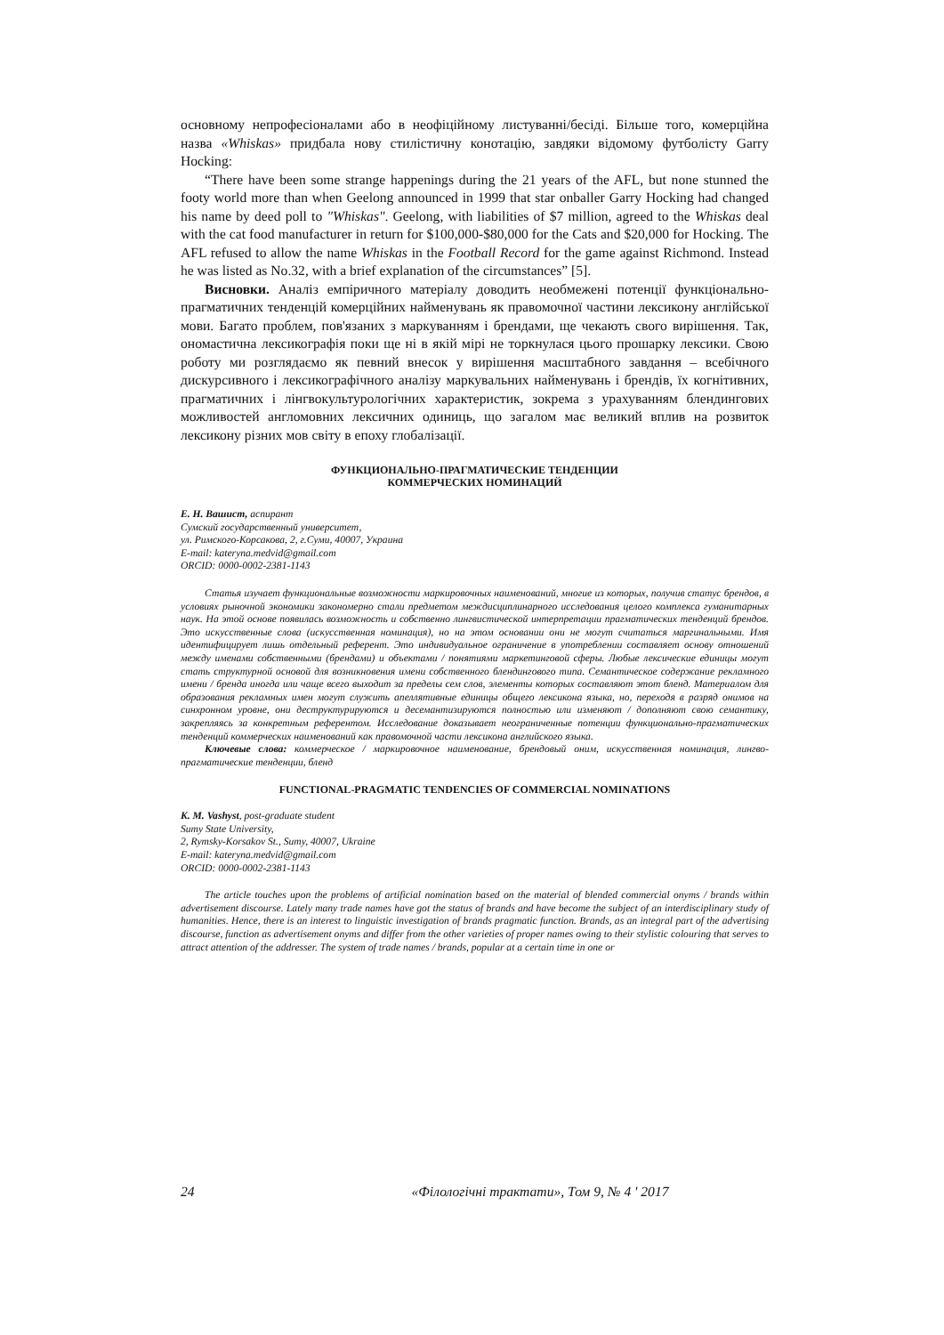основному непрофесіоналами або в неофіційному листуванні/бесіді. Більше того, комерційна назва «Whiskas» придбала нову стилістичну конотацію, завдяки відомому футболісту Garry Hocking:
“There have been some strange happenings during the 21 years of the AFL, but none stunned the footy world more than when Geelong announced in 1999 that star onballer Garry Hocking had changed his name by deed poll to "Whiskas". Geelong, with liabilities of $7 million, agreed to the Whiskas deal with the cat food manufacturer in return for $100,000-$80,000 for the Cats and $20,000 for Hocking. The AFL refused to allow the name Whiskas in the Football Record for the game against Richmond. Instead he was listed as No.32, with a brief explanation of the circumstances” [5].
Висновки. Аналіз емпіричного матеріалу доводить необмежені потенції функціонально-прагматичних тенденцій комерційних найменувань як правомочної частини лексикону англійської мови. Багато проблем, пов'язаних з маркуванням і брендами, ще чекають свого вирішення. Так, ономастична лексикографія поки ще ні в якій мірі не торкнулася цього прошарку лексики. Свою роботу ми розглядаємо як певний внесок у вирішення масштабного завдання – всебічного дискурсивного і лексикографічного аналізу маркувальних найменувань і брендів, їх когнітивних, прагматичних і лінгвокультурологічних характеристик, зокрема з урахуванням блендингових можливостей англомовних лексичних одиниць, що загалом має великий вплив на розвиток лексикону різних мов світу в епоху глобалізації.
ФУНКЦИОНАЛЬНО-ПРАГМАТИЧЕСКИЕ ТЕНДЕНЦИИ
КОММЕРЧЕСКИХ НОМИНАЦИЙ
Е. Н. Вашист, аспирант
Сумский государственный университет,
ул. Римского-Корсакова, 2, г.Суми, 40007, Украина
E-mail: kateryna.medvid@gmail.com
ORCID: 0000-0002-2381-1143
Статья изучает функциональные возможности маркировочных наименований, многие из которых, получив статус брендов, в условиях рыночной экономики закономерно стали предметом междисциплинарного исследования целого комплекса гуманитарных наук. На этой основе появилась возможность и собственно лингвистической интерпретации прагматических тенденций брендов. Это искусственные слова (искусственная номинация), но на этом основании они не могут считаться маргинальными. Имя идентифицирует лишь отдельный референт. Это индивидуальное ограничение в употреблении составляет основу отношений между именами собственными (брендами) и объектами / понятиями маркетинговой сферы. Любые лексические единицы могут стать структурной основой для возникновения имени собственного блендингового типа. Семантическое содержание рекламного имени / бренда иногда или чаще всего выходит за пределы сем слов, элементы которых составляют этот бленд. Материалом для образования рекламных имен могут служить апеллятивные единицы общего лексикона языка, но, переходя в разряд онимов на синхронном уровне, они деструктурируются и десемантизируются полностью или изменяют / дополняют свою семантику, закрепляясь за конкретным референтом. Исследование доказывает неограниченные потенции функционально-прагматических тенденций коммерческих наименований как правомочной части лексикона английского языка.
Ключевые слова: коммерческое / маркировочное наименование, брендовый оним, искусственная номинация, лингво-прагматические тенденции, бленд
FUNCTIONAL-PRAGMATIC TENDENCIES OF COMMERCIAL NOMINATIONS
K. M. Vashyst, post-graduate student
Sumy State University,
2, Rymsky-Korsakov St., Sumy, 40007, Ukraine
E-mail: kateryna.medvid@gmail.com
ORCID: 0000-0002-2381-1143
The article touches upon the problems of artificial nomination based on the material of blended commercial onyms / brands within advertisement discourse. Lately many trade names have got the status of brands and have become the subject of an interdisciplinary study of humanities. Hence, there is an interest to linguistic investigation of brands pragmatic function. Brands, as an integral part of the advertising discourse, function as advertisement onyms and differ from the other varieties of proper names owing to their stylistic colouring that serves to attract attention of the addresser. The system of trade names / brands, popular at a certain time in one or
24 «Філологічні трактати», Том 9, № 4 ' 2017